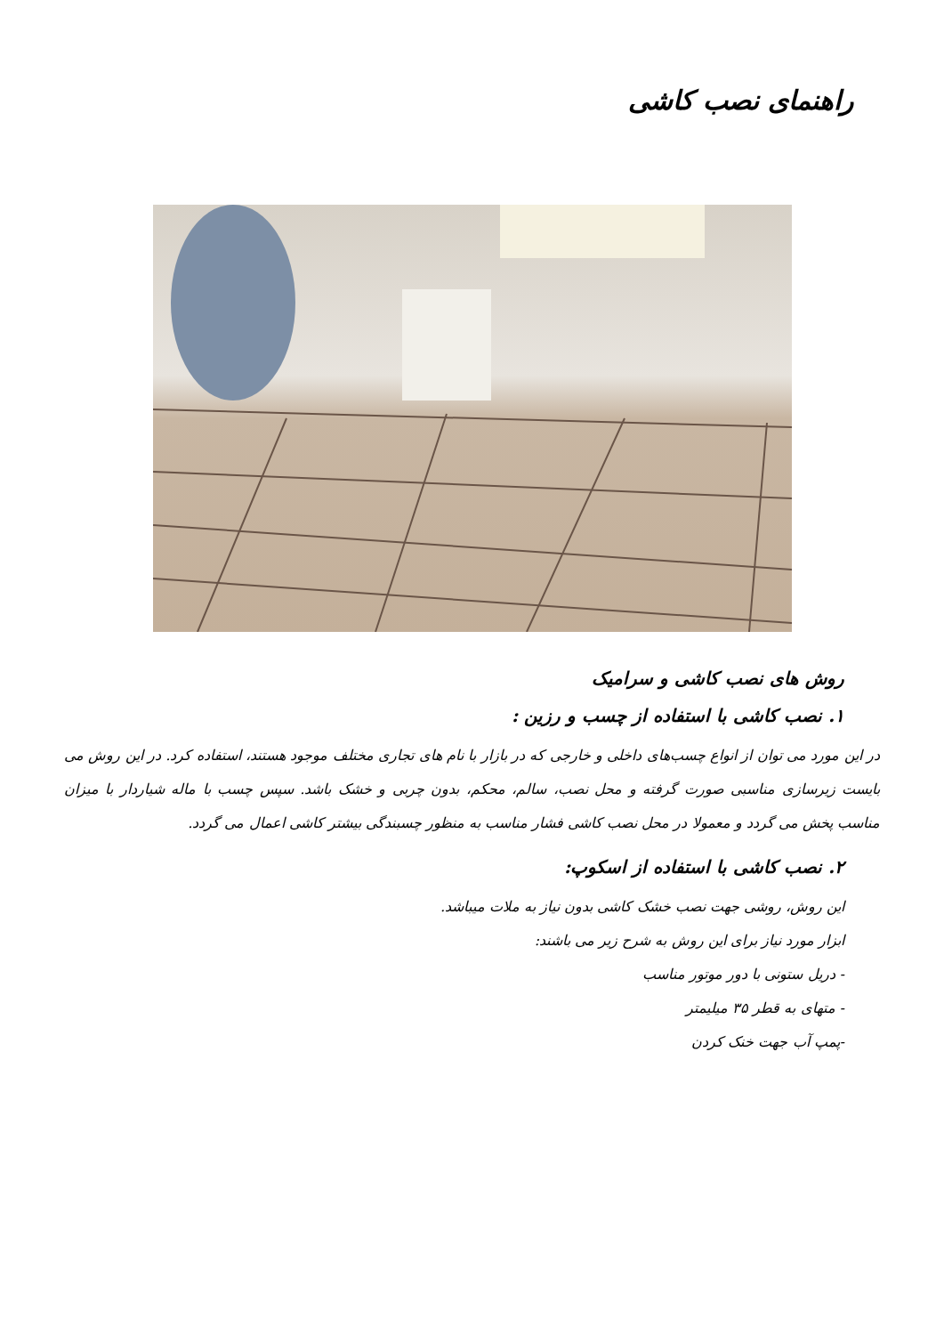راهنمای نصب کاشی
روش های نصب کاشی و سرامیک
۱. نصب کاشی با استفاده از چسب و رزین :
در این مورد می توان از انواع چسب‌های داخلی و خارجی که در بازار با نام های تجاری مختلف موجود هستند، استفاده کرد. در این روش می بایست زیرسازی مناسبی صورت گرفته و محل نصب، سالم، محکم، بدون چربی و خشک باشد. سپس چسب با ماله شیاردار با میزان مناسب پخش می گردد و معمولا در محل نصب کاشی فشار مناسب به منظور چسبندگی بیشتر کاشی اعمال می گردد.
۲. نصب کاشی با استفاده از اسکوپ:
این روش، روشی جهت نصب خشک کاشی بدون نیاز به ملات میباشد.
ابزار مورد نیاز برای این روش به شرح زیر می باشند:
- دریل ستونی با دور موتور مناسب
- متهای به قطر ۳۵ میلیمتر
-پمپ آب جهت خنک کردن